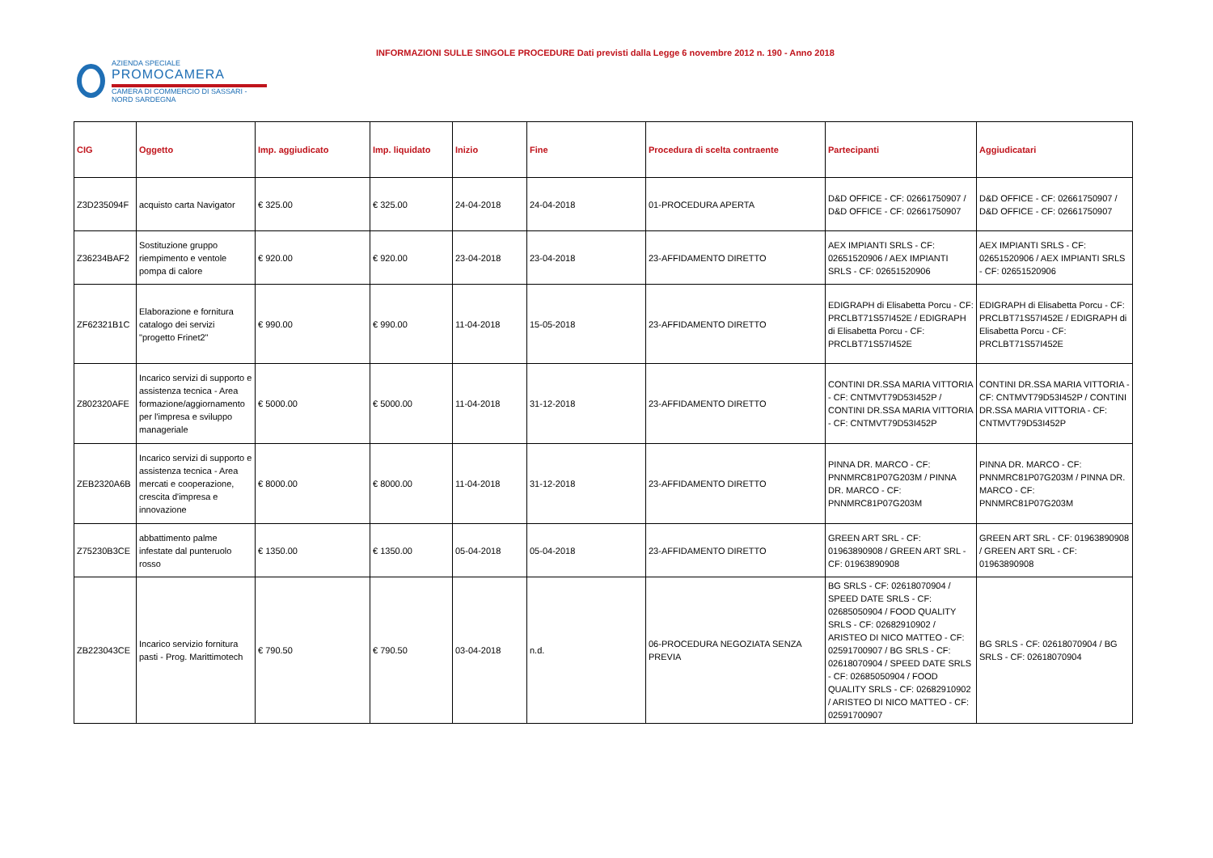AZIENDA SPECIALE
PROMOCAMERA
CAMERA DI COMMERCIO DI SASSARI - NORD SARDEGNA
INFORMAZIONI SULLE SINGOLE PROCEDURE Dati previsti dalla Legge 6 novembre 2012 n. 190 - Anno 2018
| CIG | Oggetto | Imp. aggiudicato | Imp. liquidato | Inizio | Fine | Procedura di scelta contraente | Partecipanti | Aggiudicatari |
| --- | --- | --- | --- | --- | --- | --- | --- | --- |
| Z3D235094F | acquisto carta Navigator | € 325.00 | € 325.00 | 24-04-2018 | 24-04-2018 | 01-PROCEDURA APERTA | D&D OFFICE - CF: 02661750907 / D&D OFFICE - CF: 02661750907 | D&D OFFICE - CF: 02661750907 / D&D OFFICE - CF: 02661750907 |
| Z36234BAF2 | Sostituzione gruppo riempimento e ventole pompa di calore | € 920.00 | € 920.00 | 23-04-2018 | 23-04-2018 | 23-AFFIDAMENTO DIRETTO | AEX IMPIANTI SRLS - CF: 02651520906 / AEX IMPIANTI SRLS - CF: 02651520906 | AEX IMPIANTI SRLS - CF: 02651520906 / AEX IMPIANTI SRLS - CF: 02651520906 |
| ZF62321B1C | Elaborazione e fornitura catalogo dei servizi "progetto Frinet2" | € 990.00 | € 990.00 | 11-04-2018 | 15-05-2018 | 23-AFFIDAMENTO DIRETTO | EDIGRAPH di Elisabetta Porcu - CF: PRCLBT71S57I452E / EDIGRAPH di Elisabetta Porcu - CF: PRCLBT71S57I452E | EDIGRAPH di Elisabetta Porcu - CF: PRCLBT71S57I452E / EDIGRAPH di Elisabetta Porcu - CF: PRCLBT71S57I452E |
| Z802320AFE | Incarico servizi di supporto e assistenza tecnica - Area formazione/aggiornamento per l'impresa e sviluppo manageriale | € 5000.00 | € 5000.00 | 11-04-2018 | 31-12-2018 | 23-AFFIDAMENTO DIRETTO | CONTINI DR.SSA MARIA VITTORIA - CF: CNTMVT79D53I452P / CONTINI DR.SSA MARIA VITTORIA - CF: CNTMVT79D53I452P | CONTINI DR.SSA MARIA VITTORIA - CF: CNTMVT79D53I452P / CONTINI DR.SSA MARIA VITTORIA - CF: CNTMVT79D53I452P |
| ZEB2320A6B | Incarico servizi di supporto e assistenza tecnica - Area mercati e cooperazione, crescita d'impresa e innovazione | € 8000.00 | € 8000.00 | 11-04-2018 | 31-12-2018 | 23-AFFIDAMENTO DIRETTO | PINNA DR. MARCO - CF: PNNMRC81P07G203M / PINNA DR. MARCO - CF: PNNMRC81P07G203M | PINNA DR. MARCO - CF: PNNMRC81P07G203M / PINNA DR. MARCO - CF: PNNMRC81P07G203M |
| Z75230B3CE | abbattimento palme infestate dal punteruolo rosso | € 1350.00 | € 1350.00 | 05-04-2018 | 05-04-2018 | 23-AFFIDAMENTO DIRETTO | GREEN ART SRL - CF: 01963890908 / GREEN ART SRL - CF: 01963890908 | GREEN ART SRL - CF: 01963890908 / GREEN ART SRL - CF: 01963890908 |
| ZB223043CE | Incarico servizio fornitura pasti - Prog. Marittimotech | € 790.50 | € 790.50 | 03-04-2018 | n.d. | 06-PROCEDURA NEGOZIATA SENZA PREVIA | BG SRLS - CF: 02618070904 / SPEED DATE SRLS - CF: 02685050904 / FOOD QUALITY SRLS - CF: 02682910902 / ARISTEO DI NICO MATTEO - CF: 02591700907 / BG SRLS - CF: 02618070904 / SPEED DATE SRLS - CF: 02685050904 / FOOD QUALITY SRLS - CF: 02682910902 / ARISTEO DI NICO MATTEO - CF: 02591700907 | BG SRLS - CF: 02618070904 / BG SRLS - CF: 02618070904 |